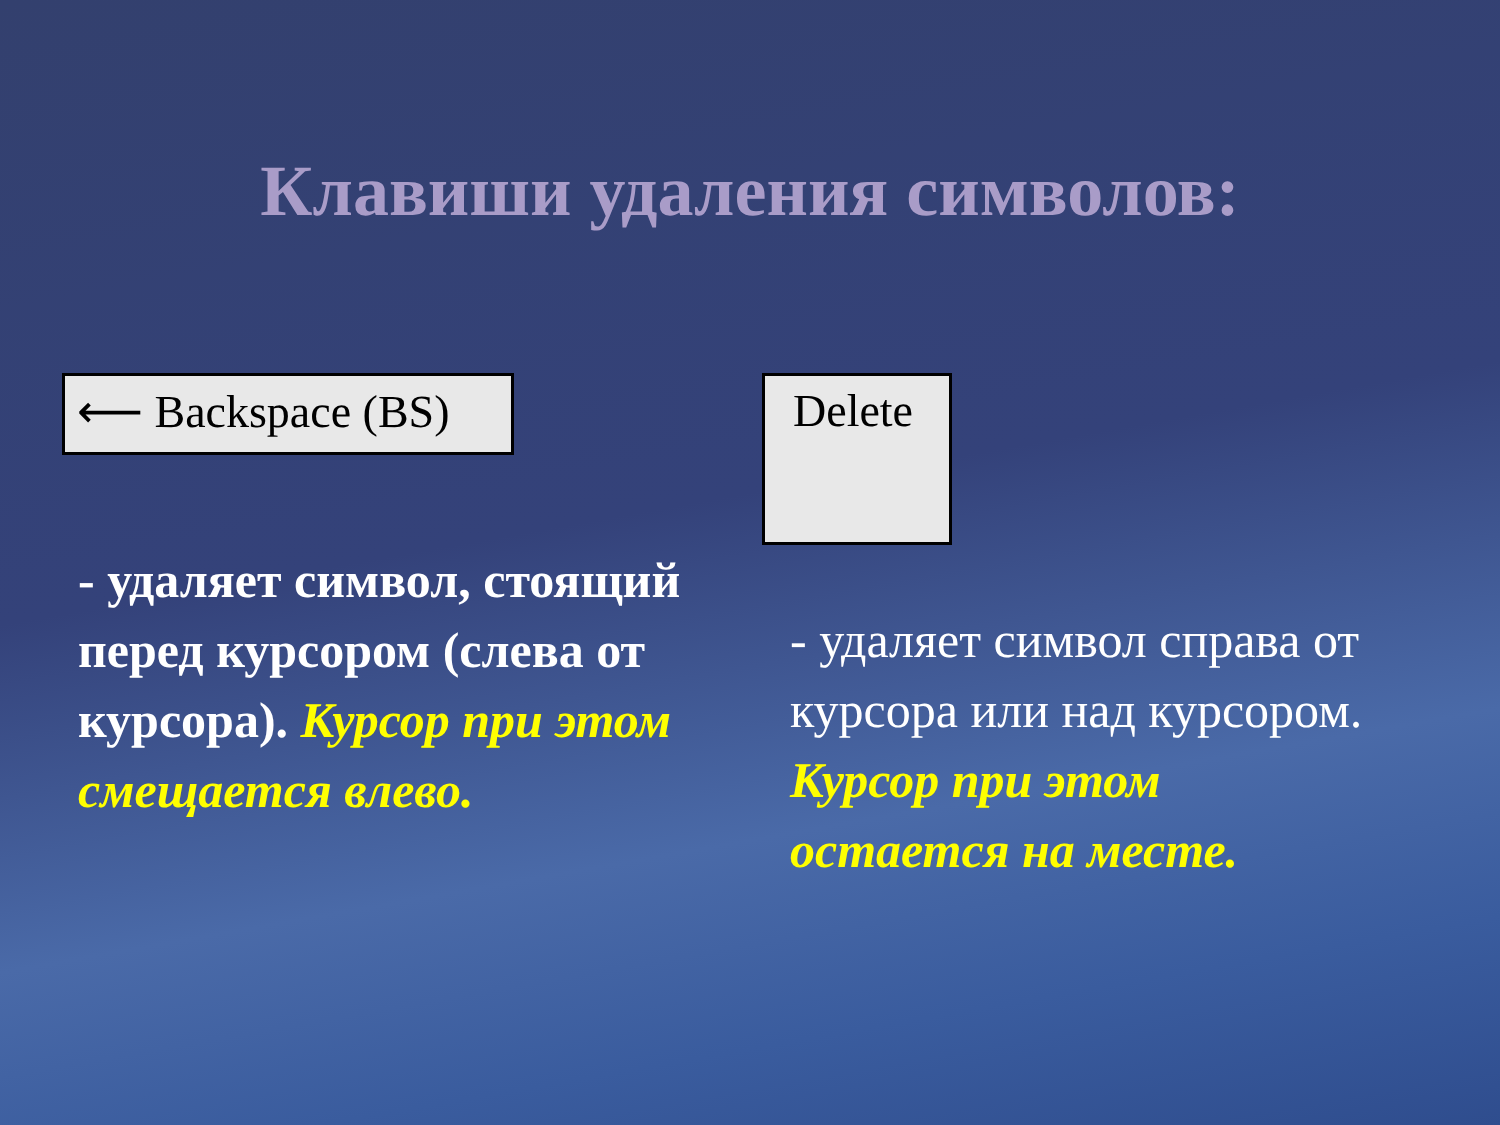Клавиши удаления символов:
⟵ Backspace (BS)
- удаляет символ, стоящий перед курсором (слева от курсора). Курсор при этом смещается влево.
Delete
- удаляет символ справа от курсора или над курсором. Курсор при этом остается на месте.